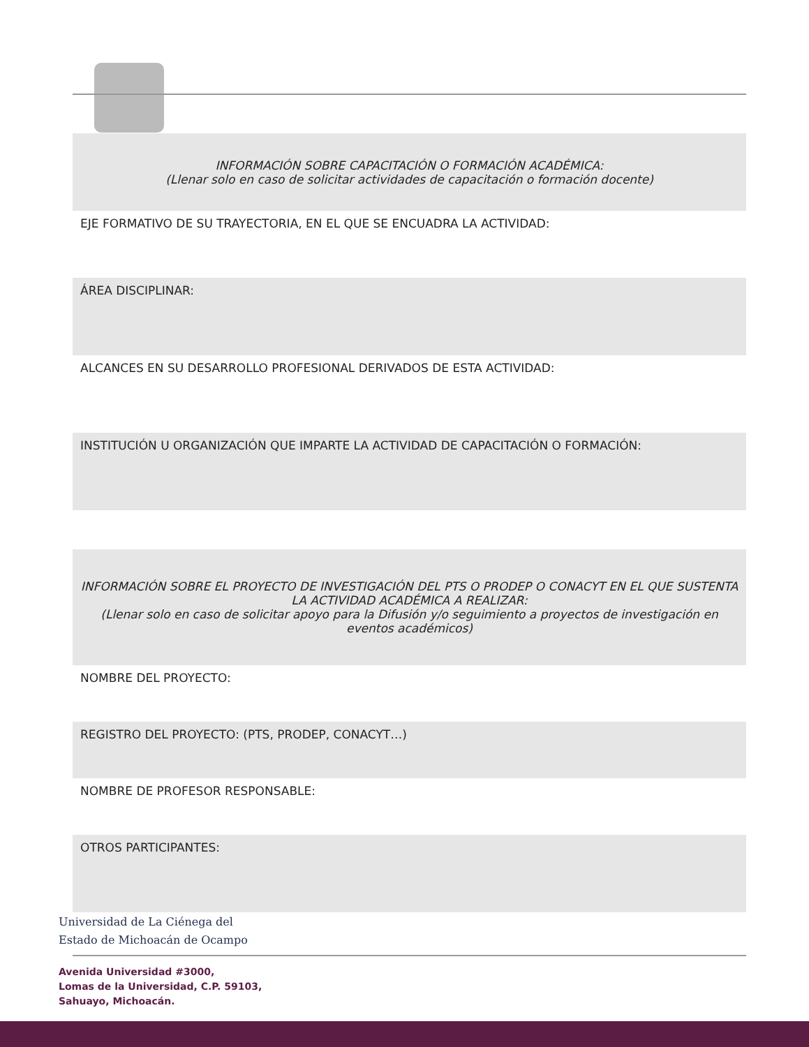| INFORMACIÓN SOBRE CAPACITACIÓN O FORMACIÓN ACADÉMICA: (Llenar solo en caso de solicitar actividades de capacitación o formación docente) |
| EJE FORMATIVO DE SU TRAYECTORIA, EN EL QUE SE ENCUADRA LA ACTIVIDAD: |
| ÁREA DISCIPLINAR: |
| ALCANCES EN SU DESARROLLO PROFESIONAL DERIVADOS DE ESTA ACTIVIDAD: |
| INSTITUCIÓN U ORGANIZACIÓN QUE IMPARTE LA ACTIVIDAD DE CAPACITACIÓN O FORMACIÓN: |
| INFORMACIÓN SOBRE EL PROYECTO DE INVESTIGACIÓN DEL PTS O PRODEP O CONACYT EN EL QUE SUSTENTA LA ACTIVIDAD ACADÉMICA A REALIZAR: (Llenar solo en caso de solicitar apoyo para la Difusión y/o seguimiento a proyectos de investigación en eventos académicos) |
| NOMBRE DEL PROYECTO: |
| REGISTRO DEL PROYECTO: (PTS, PRODEP, CONACYT…) |
| NOMBRE DE PROFESOR RESPONSABLE: |
| OTROS PARTICIPANTES: |
Universidad de La Ciénega del
Estado de Michoacán de Ocampo
Avenida Universidad #3000,
Lomas de la Universidad, C.P. 59103,
Sahuayo, Michoacán.